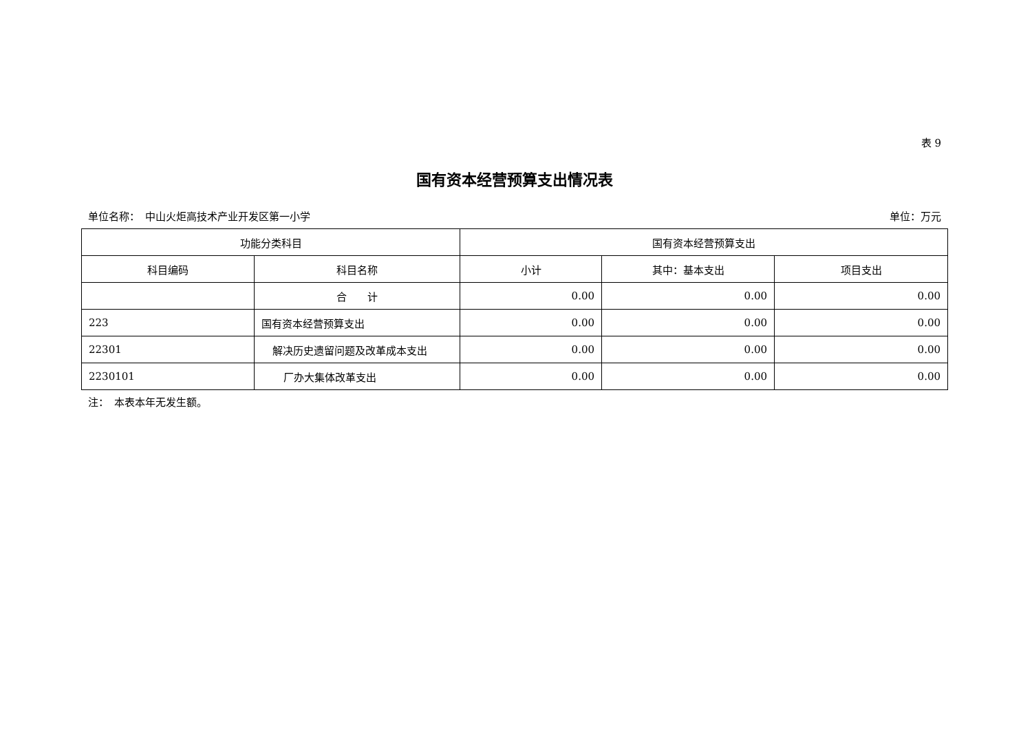表 9
国有资本经营预算支出情况表
单位名称：　中山火炬高技术产业开发区第一小学 单位：万元
| 功能分类科目 | | 国有资本经营预算支出 | | |
| --- | --- | --- | --- | --- |
| 科目编码 | 科目名称 | 小计 | 其中：基本支出 | 项目支出 |
| | 合 计 | 0.00 | 0.00 | 0.00 |
| 223 | 国有资本经营预算支出 | 0.00 | 0.00 | 0.00 |
| 22301 | 解决历史遗留问题及改革成本支出 | 0.00 | 0.00 | 0.00 |
| 2230101 | 厂办大集体改革支出 | 0.00 | 0.00 | 0.00 |
注：　本表本年无发生额。